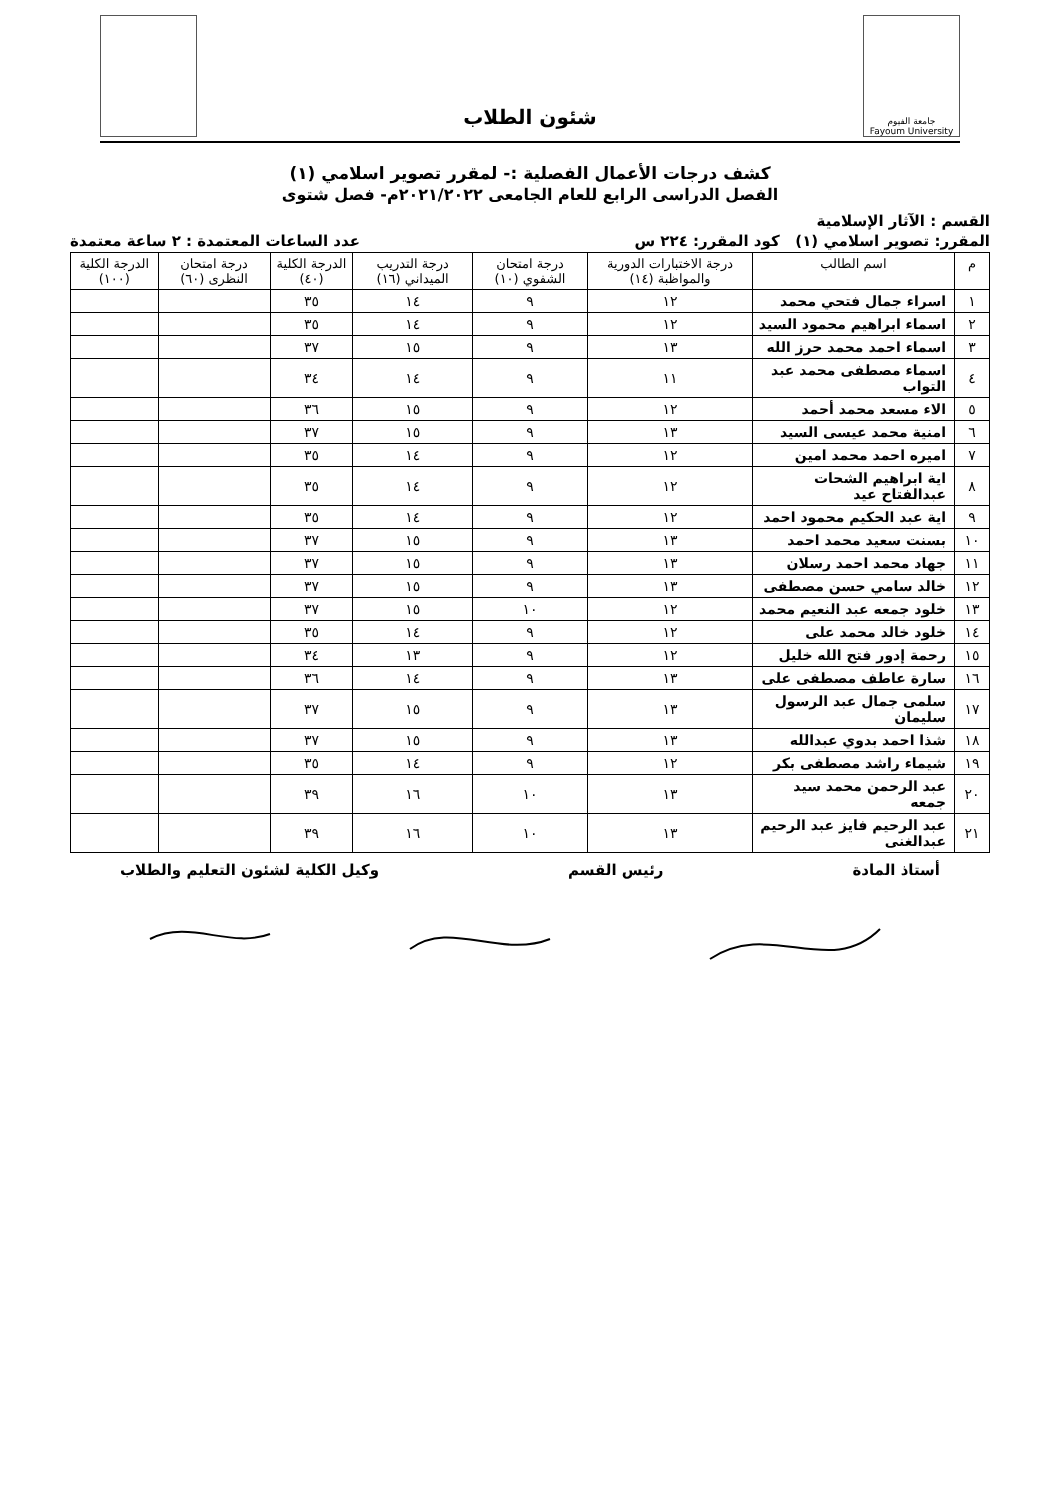جامعة الفيوم
Fayoum University
شئون الطلاب
كشف درجات الأعمال الفصلية :- لمقرر تصوير اسلامي (١)
الفصل الدراسى الرابع للعام الجامعى ٢٠٢١/٢٠٢٢م- فصل شتوى
القسم : الآثار الإسلامية
المقرر: تصوير اسلامي (١) كود المقرر: ٢٢٤ س عدد الساعات المعتمدة : ٢ ساعة معتمدة
| م | اسم الطالب | درجة الاختبارات الدورية والمواظبة (١٤) | درجة امتحان الشفوي (١٠) | درجة التدريب الميداني (١٦) | الدرجة الكلية (٤٠) | درجة امتحان النظرى (٦٠) | الدرجة الكلية (١٠٠) |
| --- | --- | --- | --- | --- | --- | --- | --- |
| ١ | اسراء جمال فتحي محمد | ١٢ | ٩ | ١٤ | ٣٥ | | |
| ٢ | اسماء ابراهيم محمود السيد | ١٢ | ٩ | ١٤ | ٣٥ | | |
| ٣ | اسماء احمد محمد حرز الله | ١٣ | ٩ | ١٥ | ٣٧ | | |
| ٤ | اسماء مصطفى محمد عبد التواب | ١١ | ٩ | ١٤ | ٣٤ | | |
| ٥ | الاء مسعد محمد أحمد | ١٢ | ٩ | ١٥ | ٣٦ | | |
| ٦ | امنية محمد عيسى السيد | ١٣ | ٩ | ١٥ | ٣٧ | | |
| ٧ | اميره احمد محمد امين | ١٢ | ٩ | ١٤ | ٣٥ | | |
| ٨ | اية ابراهيم الشحات عبدالفتاح عيد | ١٢ | ٩ | ١٤ | ٣٥ | | |
| ٩ | اية عبد الحكيم محمود احمد | ١٢ | ٩ | ١٤ | ٣٥ | | |
| ١٠ | بسنت سعيد محمد احمد | ١٣ | ٩ | ١٥ | ٣٧ | | |
| ١١ | جهاد محمد احمد رسلان | ١٣ | ٩ | ١٥ | ٣٧ | | |
| ١٢ | خالد سامي حسن مصطفى | ١٣ | ٩ | ١٥ | ٣٧ | | |
| ١٣ | خلود جمعه عبد النعيم محمد | ١٢ | ١٠ | ١٥ | ٣٧ | | |
| ١٤ | خلود خالد محمد على | ١٢ | ٩ | ١٤ | ٣٥ | | |
| ١٥ | رحمة إدور فتح الله خليل | ١٢ | ٩ | ١٣ | ٣٤ | | |
| ١٦ | سارة عاطف مصطفى على | ١٣ | ٩ | ١٤ | ٣٦ | | |
| ١٧ | سلمى جمال عبد الرسول سليمان | ١٣ | ٩ | ١٥ | ٣٧ | | |
| ١٨ | شذا احمد بدوي عبدالله | ١٣ | ٩ | ١٥ | ٣٧ | | |
| ١٩ | شيماء راشد مصطفى بكر | ١٢ | ٩ | ١٤ | ٣٥ | | |
| ٢٠ | عبد الرحمن محمد سيد جمعه | ١٣ | ١٠ | ١٦ | ٣٩ | | |
| ٢١ | عبد الرحيم فايز عبد الرحيم عبدالغنى | ١٣ | ١٠ | ١٦ | ٣٩ | | |
أستاذ المادة رئيس القسم وكيل الكلية لشئون التعليم والطلاب